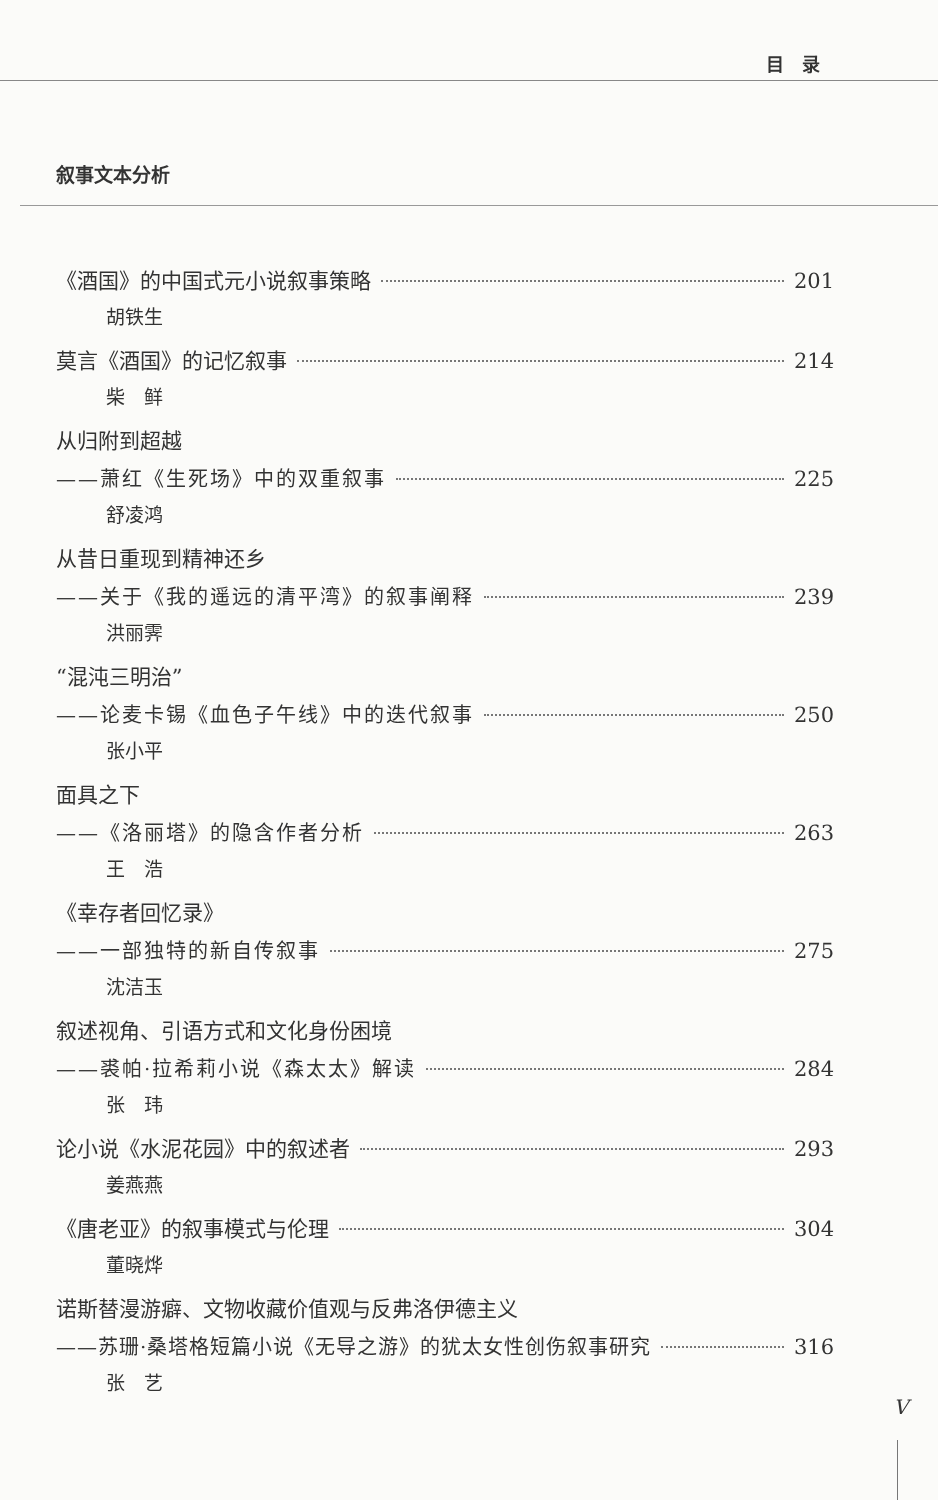目　录
叙事文本分析
《酒国》的中国式元小说叙事策略 201
胡铁生
莫言《酒国》的记忆叙事 214
柴　鲜
从归附到超越
——萧红《生死场》中的双重叙事 225
舒凌鸿
从昔日重现到精神还乡
——关于《我的遥远的清平湾》的叙事阐释 239
洪丽霁
“混沌三明治”
——论麦卡锡《血色子午线》中的迭代叙事 250
张小平
面具之下
——《洛丽塔》的隐含作者分析 263
王　浩
《幸存者回忆录》
——一部独特的新自传叙事 275
沈洁玉
叙述视角、引语方式和文化身份困境
——裘帕·拉希莉小说《森太太》解读 284
张　玮
论小说《水泥花园》中的叙述者 293
姜燕燕
《唐老亚》的叙事模式与伦理 304
董晓烨
诺斯替漫游癖、文物收藏价值观与反弗洛伊德主义
——苏珊·桑塔格短篇小说《无导之游》的犹太女性创伤叙事研究 316
张　艺
V